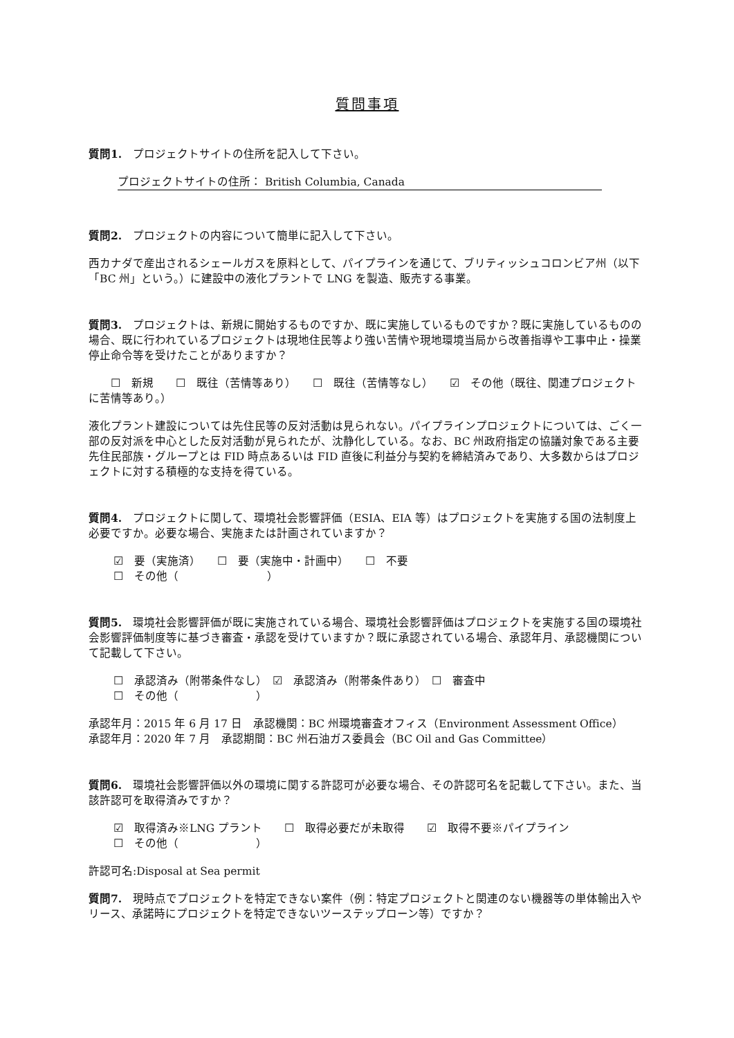質問事項
質問1.　プロジェクトサイトの住所を記入して下さい。
プロジェクトサイトの住所： British Columbia, Canada
質問2.　プロジェクトの内容について簡単に記入して下さい。
西カナダで産出されるシェールガスを原料として、パイプラインを通じて、ブリティッシュコロンビア州（以下「BC 州」という。）に建設中の液化プラントで LNG を製造、販売する事業。
質問3.　プロジェクトは、新規に開始するものですか、既に実施しているものですか？既に実施しているものの場合、既に行われているプロジェクトは現地住民等より強い苦情や現地環境当局から改善指導や工事中止・操業停止命令等を受けたことがありますか？
　　☐　新規　　☐　既往（苦情等あり）　　☐　既往（苦情等なし）　　☑　その他（既往、関連プロジェクトに苦情等あり。）
液化プラント建設については先住民等の反対活動は見られない。パイプラインプロジェクトについては、ごく一部の反対派を中心とした反対活動が見られたが、沈静化している。なお、BC 州政府指定の協議対象である主要先住民部族・グループとは FID 時点あるいは FID 直後に利益分与契約を締結済みであり、大多数からはプロジェクトに対する積極的な支持を得ている。
質問4.　プロジェクトに関して、環境社会影響評価（ESIA、EIA 等）はプロジェクトを実施する国の法制度上必要ですか。必要な場合、実施または計画されていますか？
☑　要（実施済）　　☐　要（実施中・計画中）　　☐　不要
☐　その他（　　　　　　　　）
質問5.　環境社会影響評価が既に実施されている場合、環境社会影響評価はプロジェクトを実施する国の環境社会影響評価制度等に基づき審査・承認を受けていますか？既に承認されている場合、承認年月、承認機関について記載して下さい。
☐　承認済み（附帯条件なし）　☑　承認済み（附帯条件あり）　☐　審査中
☐　その他（　　　　　　　）
承認年月：2015 年 6 月 17 日　承認機関：BC 州環境審査オフィス（Environment Assessment Office）
承認年月：2020 年 7 月　承認期間：BC 州石油ガス委員会（BC Oil and Gas Committee）
質問6.　環境社会影響評価以外の環境に関する許認可が必要な場合、その許認可名を記載して下さい。また、当該許認可を取得済みですか？
☑　取得済み※LNG プラント　　☐　取得必要だが未取得　　☑　取得不要※パイプライン
☐　その他（　　　　　　　）
許認可名:Disposal at Sea permit
質問7.　現時点でプロジェクトを特定できない案件（例：特定プロジェクトと関連のない機器等の単体輸出入やリース、承諾時にプロジェクトを特定できないツーステップローン等）ですか？